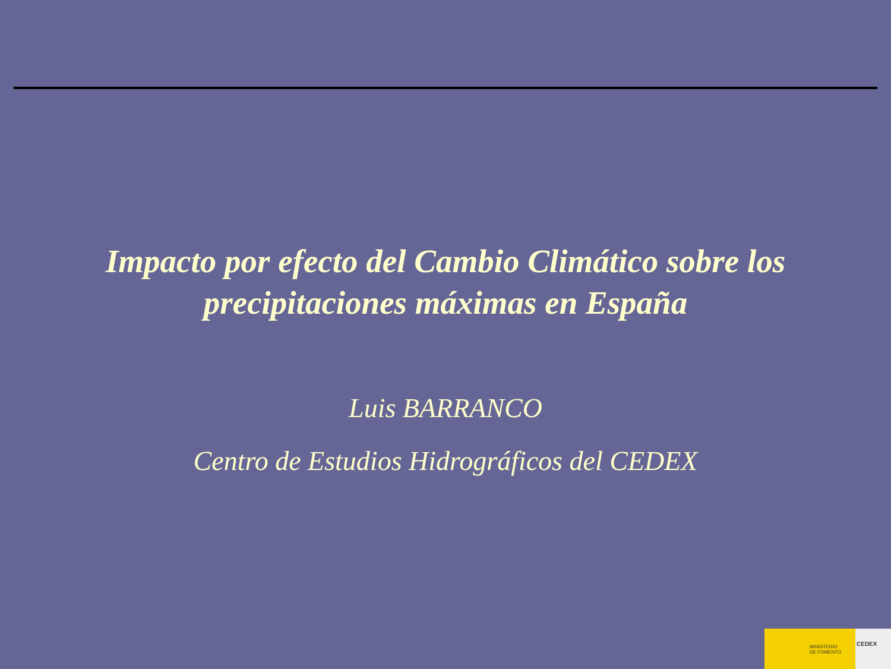Impacto por efecto del Cambio Climático sobre los
precipitaciones máximas en España
Luis BARRANCO
Centro de Estudios Hidrográficos del CEDEX
MINISTERIO
DE FOMENTO
CEDEX